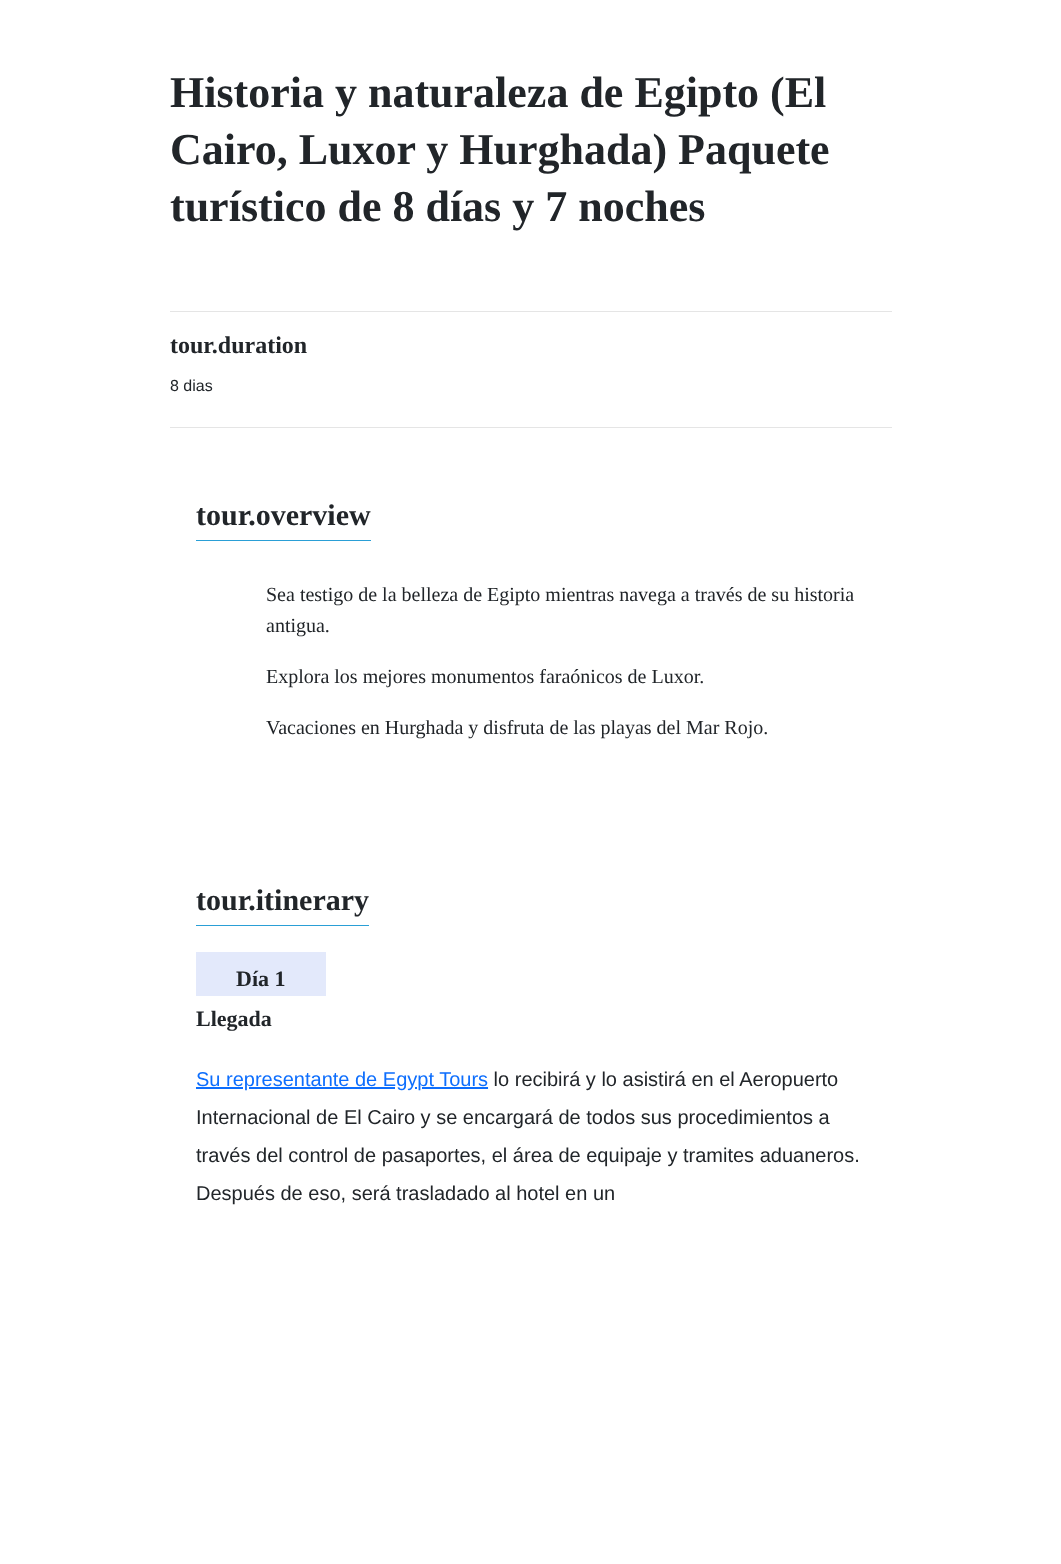Historia y naturaleza de Egipto (El Cairo, Luxor y Hurghada) Paquete turístico de 8 días y 7 noches
tour.duration
8 dias
tour.overview
Sea testigo de la belleza de Egipto mientras navega a través de su historia antigua.
Explora los mejores monumentos faraónicos de Luxor.
Vacaciones en Hurghada y disfruta de las playas del Mar Rojo.
tour.itinerary
Día 1
Llegada
Su representante de Egypt Tours lo recibirá y lo asistirá en el Aeropuerto Internacional de El Cairo y se encargará de todos sus procedimientos a través del control de pasaportes, el área de equipaje y tramites aduaneros. Después de eso, será trasladado al hotel en un